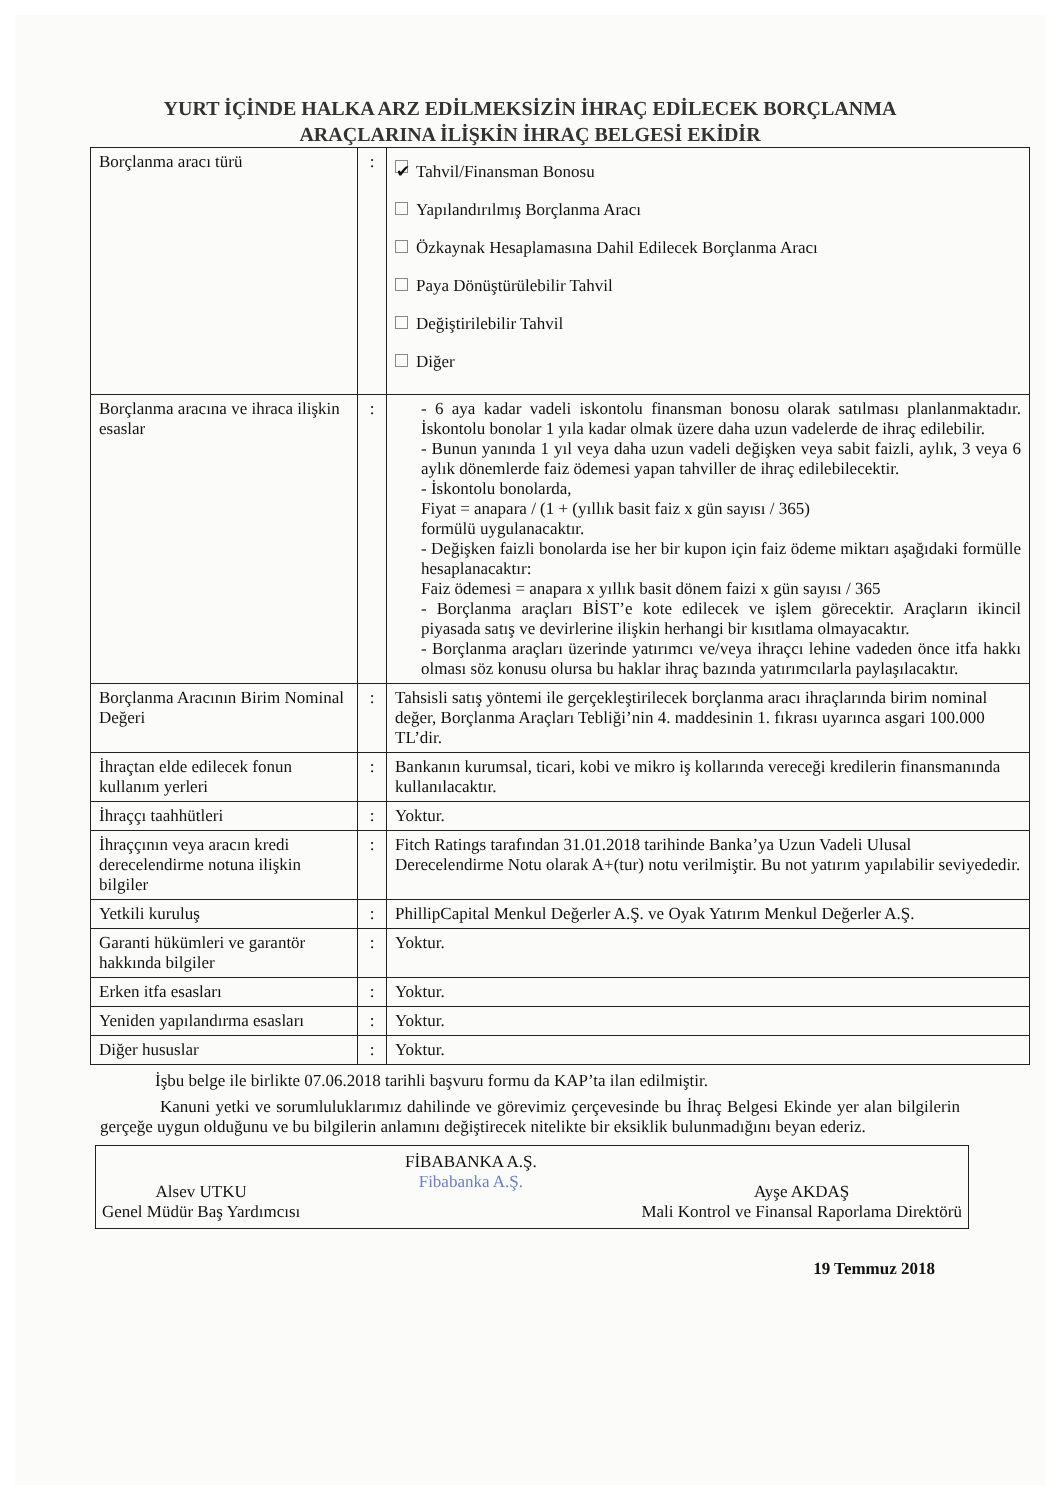YURT İÇİNDE HALKA ARZ EDİLMEKSİZİN İHRAÇ EDİLECEK BORÇLANMA
ARAÇLARINA İLİŞKİN İHRAÇ BELGESİ EKİDİR
| Borçlanma aracı türü | : | ✔ Tahvil/Finansman Bonosu Yapılandırılmış Borçlanma Aracı Özkaynak Hesaplamasına Dahil Edilecek Borçlanma Aracı Paya Dönüştürülebilir Tahvil Değiştirilebilir Tahvil Diğer |
| Borçlanma aracına ve ihraca ilişkin esaslar | : | - 6 aya kadar vadeli iskontolu finansman bonosu olarak satılması planlanmaktadır. İskontolu bonolar 1 yıla kadar olmak üzere daha uzun vadelerde de ihraç edilebilir. - Bunun yanında 1 yıl veya daha uzun vadeli değişken veya sabit faizli, aylık, 3 veya 6 aylık dönemlerde faiz ödemesi yapan tahviller de ihraç edilebilecektir. - İskontolu bonolarda, Fiyat = anapara / (1 + (yıllık basit faiz x gün sayısı / 365) formülü uygulanacaktır. - Değişken faizli bonolarda ise her bir kupon için faiz ödeme miktarı aşağıdaki formülle hesaplanacaktır: Faiz ödemesi = anapara x yıllık basit dönem faizi x gün sayısı / 365 - Borçlanma araçları BİST’e kote edilecek ve işlem görecektir. Araçların ikincil piyasada satış ve devirlerine ilişkin herhangi bir kısıtlama olmayacaktır. - Borçlanma araçları üzerinde yatırımcı ve/veya ihraçcı lehine vadeden önce itfa hakkı olması söz konusu olursa bu haklar ihraç bazında yatırımcılarla paylaşılacaktır. |
| Borçlanma Aracının Birim Nominal Değeri | : | Tahsisli satış yöntemi ile gerçekleştirilecek borçlanma aracı ihraçlarında birim nominal değer, Borçlanma Araçları Tebliği’nin 4. maddesinin 1. fıkrası uyarınca asgari 100.000 TL’dir. |
| İhraçtan elde edilecek fonun kullanım yerleri | : | Bankanın kurumsal, ticari, kobi ve mikro iş kollarında vereceği kredilerin finansmanında kullanılacaktır. |
| İhraççı taahhütleri | : | Yoktur. |
| İhraççının veya aracın kredi derecelendirme notuna ilişkin bilgiler | : | Fitch Ratings tarafından 31.01.2018 tarihinde Banka’ya Uzun Vadeli Ulusal Derecelendirme Notu olarak A+(tur) notu verilmiştir. Bu not yatırım yapılabilir seviyededir. |
| Yetkili kuruluş | : | PhillipCapital Menkul Değerler A.Ş. ve Oyak Yatırım Menkul Değerler A.Ş. |
| Garanti hükümleri ve garantör hakkında bilgiler | : | Yoktur. |
| Erken itfa esasları | : | Yoktur. |
| Yeniden yapılandırma esasları | : | Yoktur. |
| Diğer hususlar | : | Yoktur. |
İşbu belge ile birlikte 07.06.2018 tarihli başvuru formu da KAP’ta ilan edilmiştir.
Kanuni yetki ve sorumluluklarımız dahilinde ve görevimiz çerçevesinde bu İhraç Belgesi Ekinde yer alan bilgilerin gerçeğe uygun olduğunu ve bu bilgilerin anlamını değiştirecek nitelikte bir eksiklik bulunmadığını beyan ederiz.
Alsev UTKU
Genel Müdür Baş Yardımcısı
FİBABANKA A.Ş.
Fibabanka A.Ş.
Ayşe AKDAŞ
Mali Kontrol ve Finansal Raporlama Direktörü
19 Temmuz 2018